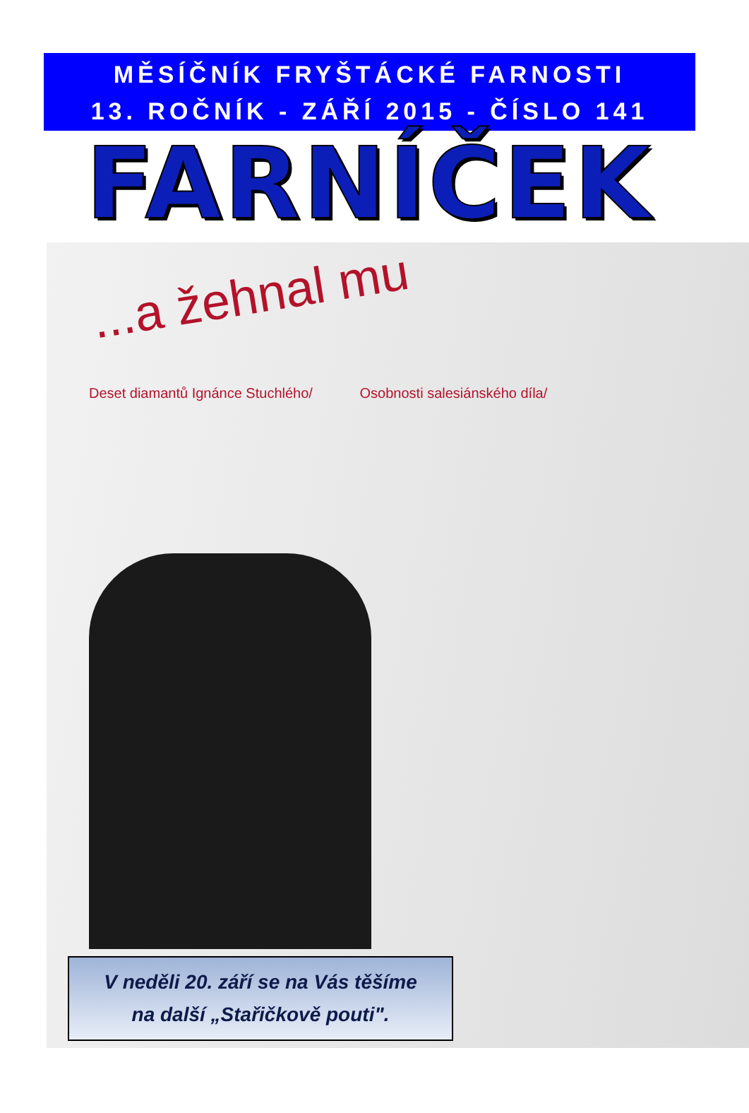MĚSÍČNÍK FRYŠTÁCKÉ FARNOSTI
13. ROČNÍK - ZÁŘÍ 2015 - ČÍSLO 141
FARNÍČEK
...a žehnal mu
Deset diamantů Ignánce Stuchlého/ Osobnosti salesiánského díla/
V neděli 20. září se na Vás těšíme
na další „Stařičkově pouti".